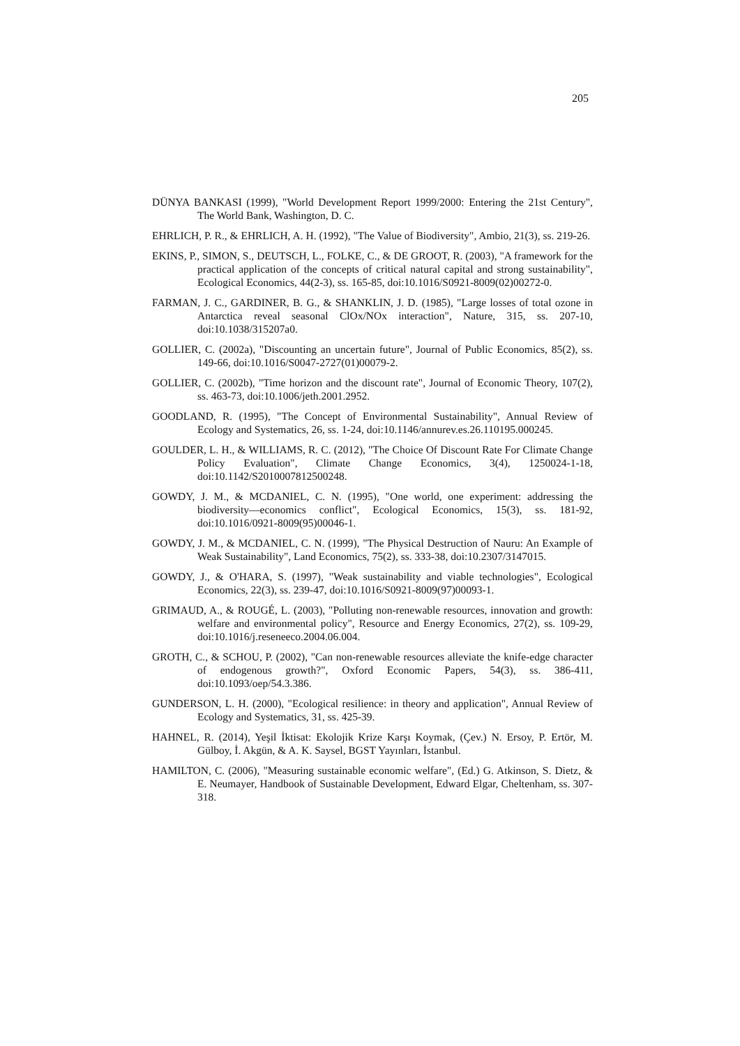205
DÜNYA BANKASI (1999), "World Development Report 1999/2000: Entering the 21st Century", The World Bank, Washington, D. C.
EHRLICH, P. R., & EHRLICH, A. H. (1992), "The Value of Biodiversity", Ambio, 21(3), ss. 219-26.
EKINS, P., SIMON, S., DEUTSCH, L., FOLKE, C., & DE GROOT, R. (2003), "A framework for the practical application of the concepts of critical natural capital and strong sustainability", Ecological Economics, 44(2-3), ss. 165-85, doi:10.1016/S0921-8009(02)00272-0.
FARMAN, J. C., GARDINER, B. G., & SHANKLIN, J. D. (1985), "Large losses of total ozone in Antarctica reveal seasonal ClOx/NOx interaction", Nature, 315, ss. 207-10, doi:10.1038/315207a0.
GOLLIER, C. (2002a), "Discounting an uncertain future", Journal of Public Economics, 85(2), ss. 149-66, doi:10.1016/S0047-2727(01)00079-2.
GOLLIER, C. (2002b), "Time horizon and the discount rate", Journal of Economic Theory, 107(2), ss. 463-73, doi:10.1006/jeth.2001.2952.
GOODLAND, R. (1995), "The Concept of Environmental Sustainability", Annual Review of Ecology and Systematics, 26, ss. 1-24, doi:10.1146/annurev.es.26.110195.000245.
GOULDER, L. H., & WILLIAMS, R. C. (2012), "The Choice Of Discount Rate For Climate Change Policy Evaluation", Climate Change Economics, 3(4), 1250024-1-18, doi:10.1142/S2010007812500248.
GOWDY, J. M., & MCDANIEL, C. N. (1995), "One world, one experiment: addressing the biodiversity—economics conflict", Ecological Economics, 15(3), ss. 181-92, doi:10.1016/0921-8009(95)00046-1.
GOWDY, J. M., & MCDANIEL, C. N. (1999), "The Physical Destruction of Nauru: An Example of Weak Sustainability", Land Economics, 75(2), ss. 333-38, doi:10.2307/3147015.
GOWDY, J., & O'HARA, S. (1997), "Weak sustainability and viable technologies", Ecological Economics, 22(3), ss. 239-47, doi:10.1016/S0921-8009(97)00093-1.
GRIMAUD, A., & ROUGÉ, L. (2003), "Polluting non-renewable resources, innovation and growth: welfare and environmental policy", Resource and Energy Economics, 27(2), ss. 109-29, doi:10.1016/j.reseneeco.2004.06.004.
GROTH, C., & SCHOU, P. (2002), "Can non-renewable resources alleviate the knife-edge character of endogenous growth?", Oxford Economic Papers, 54(3), ss. 386-411, doi:10.1093/oep/54.3.386.
GUNDERSON, L. H. (2000), "Ecological resilience: in theory and application", Annual Review of Ecology and Systematics, 31, ss. 425-39.
HAHNEL, R. (2014), Yeşil İktisat: Ekolojik Krize Karşı Koymak, (Çev.) N. Ersoy, P. Ertör, M. Gülboy, İ. Akgün, & A. K. Saysel, BGST Yayınları, İstanbul.
HAMILTON, C. (2006), "Measuring sustainable economic welfare", (Ed.) G. Atkinson, S. Dietz, & E. Neumayer, Handbook of Sustainable Development, Edward Elgar, Cheltenham, ss. 307-318.